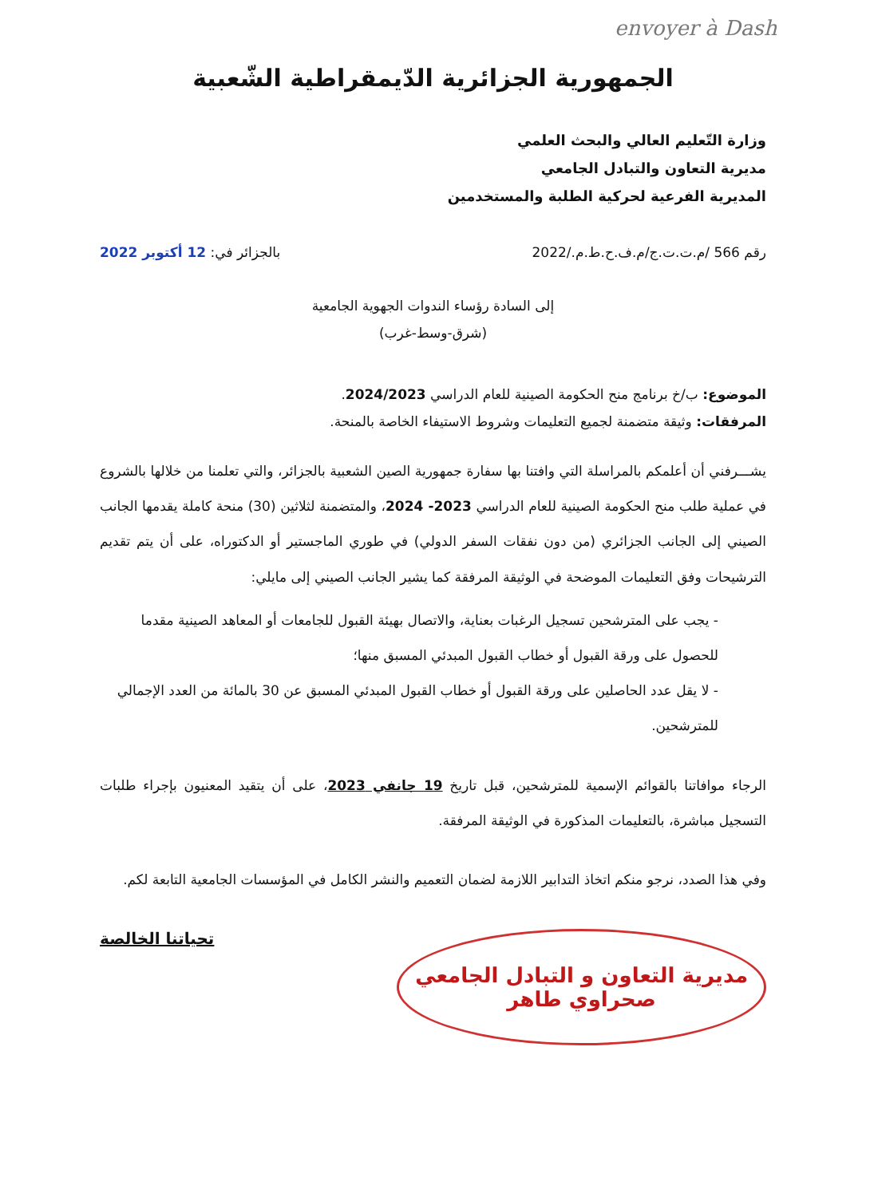envoyer à Dash
الجمهورية الجزائرية الدّيمقراطية الشّعبية
وزارة التّعليم العالي والبحث العلمي
مديرية التعاون والتبادل الجامعي
المديرية الفرعية لحركية الطلبة والمستخدمين
رقم 566 /م.ت.ت.ج/م.ف.ح.ط.م./2022 بالجزائر في: 12 أكتوبر 2022
إلى السادة رؤساء الندوات الجهوية الجامعية
(شرق-وسط-غرب)
الموضوع: ب/خ برنامج منح الحكومة الصينية للعام الدراسي 2024/2023.
المرفقات: وثيقة متضمنة لجميع التعليمات وشروط الاستيفاء الخاصة بالمنحة.
يشـــرفني أن أعلمكم بالمراسلة التي وافتنا بها سفارة جمهورية الصين الشعبية بالجزائر، والتي تعلمنا من خلالها بالشروع في عملية طلب منح الحكومة الصينية للعام الدراسي 2023- 2024، والمتضمنة لثلاثين (30) منحة كاملة يقدمها الجانب الصيني إلى الجانب الجزائري (من دون نفقات السفر الدولي) في طوري الماجستير أو الدكتوراه، على أن يتم تقديم الترشيحات وفق التعليمات الموضحة في الوثيقة المرفقة كما يشير الجانب الصيني إلى مايلي:
- يجب على المترشحين تسجيل الرغبات بعناية، والاتصال بهيئة القبول للجامعات أو المعاهد الصينية مقدما للحصول على ورقة القبول أو خطاب القبول المبدئي المسبق منها؛
- لا يقل عدد الحاصلين على ورقة القبول أو خطاب القبول المبدئي المسبق عن 30 بالمائة من العدد الإجمالي للمترشحين.
الرجاء موافاتنا بالقوائم الإسمية للمترشحين، قبل تاريخ 19 جانفي 2023، على أن يتقيد المعنيون بإجراء طلبات التسجيل مباشرة، بالتعليمات المذكورة في الوثيقة المرفقة.
وفي هذا الصدد، نرجو منكم اتخاذ التدابير اللازمة لضمان التعميم والنشر الكامل في المؤسسات الجامعية التابعة لكم.
مديرية التعاون و التبادل الجامعي
صحراوي طاهر
تحياتنا الخالصة